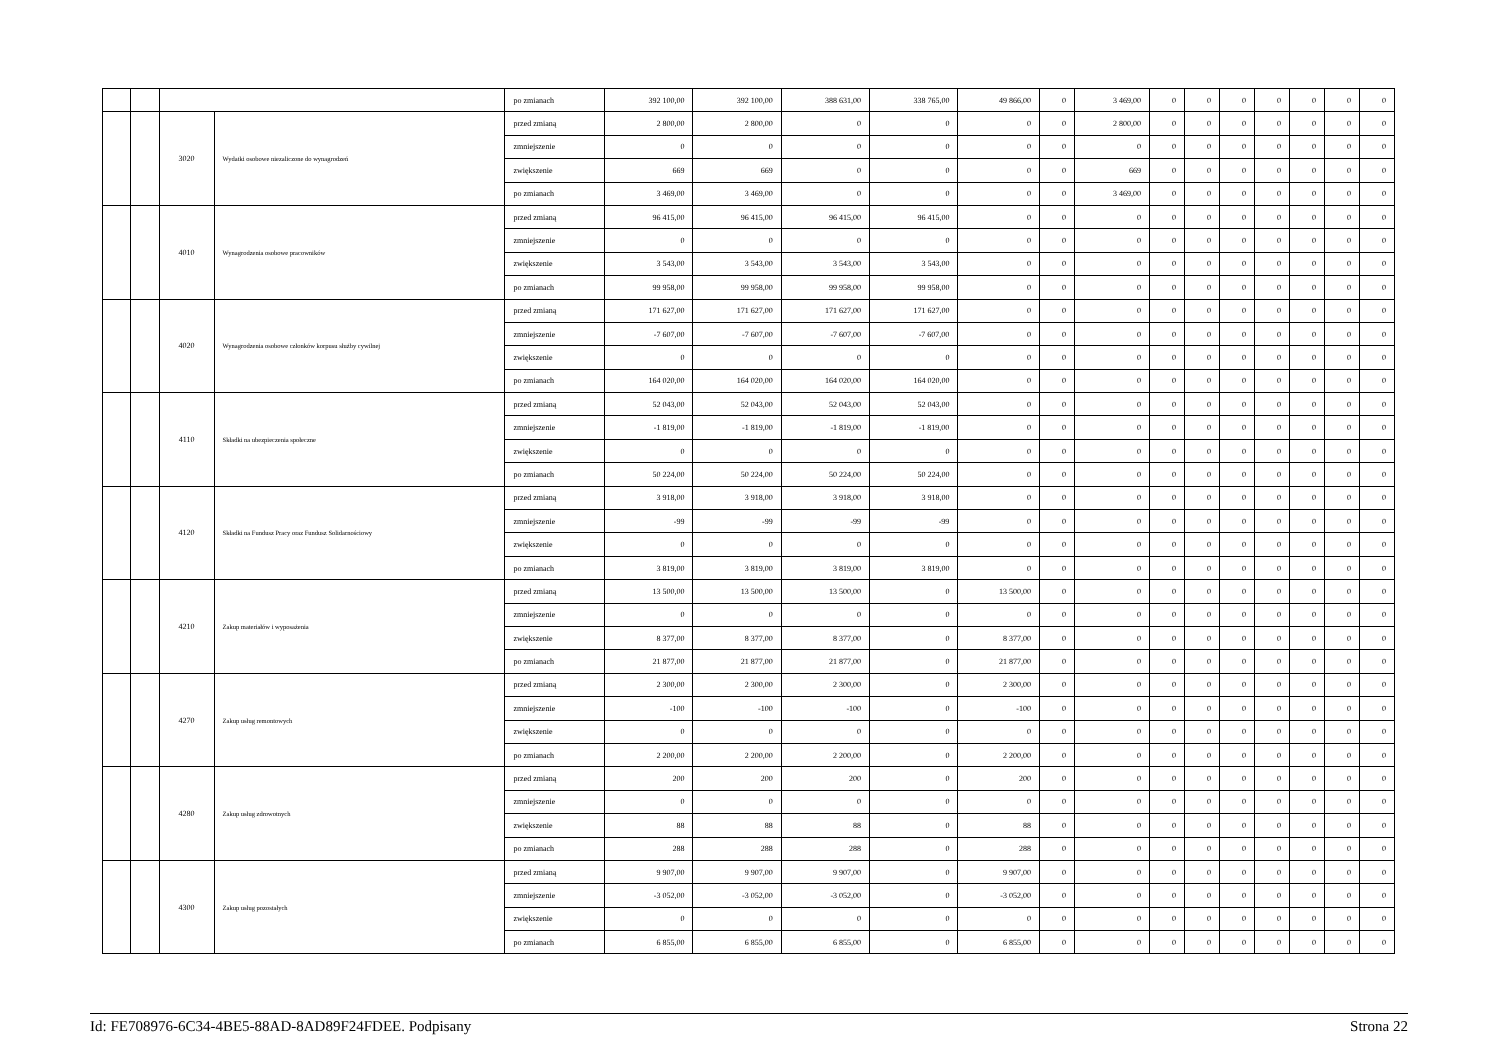| | | | | po zmianach | 392 100,00 | 392 100,00 | 388 631,00 | 338 765,00 | 49 866,00 | 0 | 3 469,00 | 0 | 0 | 0 | 0 | 0 | 0 | 0 |
| | | 3020 | Wydatki osobowe niezaliczone do wynagrodzeń | przed zmianą | 2 800,00 | 2 800,00 | 0 | 0 | 0 | 0 | 2 800,00 | 0 | 0 | 0 | 0 | 0 | 0 | 0 |
| | | | | zmniejszenie | 0 | 0 | 0 | 0 | 0 | 0 | 0 | 0 | 0 | 0 | 0 | 0 | 0 | 0 |
| | | | | zwiększenie | 669 | 669 | 0 | 0 | 0 | 0 | 669 | 0 | 0 | 0 | 0 | 0 | 0 | 0 |
| | | | | po zmianach | 3 469,00 | 3 469,00 | 0 | 0 | 0 | 0 | 3 469,00 | 0 | 0 | 0 | 0 | 0 | 0 | 0 |
| | | 4010 | Wynagrodzenia osobowe pracowników | przed zmianą | 96 415,00 | 96 415,00 | 96 415,00 | 96 415,00 | 0 | 0 | 0 | 0 | 0 | 0 | 0 | 0 | 0 | 0 |
| | | | | zmniejszenie | 0 | 0 | 0 | 0 | 0 | 0 | 0 | 0 | 0 | 0 | 0 | 0 | 0 | 0 |
| | | | | zwiększenie | 3 543,00 | 3 543,00 | 3 543,00 | 3 543,00 | 0 | 0 | 0 | 0 | 0 | 0 | 0 | 0 | 0 | 0 |
| | | | | po zmianach | 99 958,00 | 99 958,00 | 99 958,00 | 99 958,00 | 0 | 0 | 0 | 0 | 0 | 0 | 0 | 0 | 0 | 0 |
| | | 4020 | Wynagrodzenia osobowe członków korpusu służby cywilnej | przed zmianą | 171 627,00 | 171 627,00 | 171 627,00 | 171 627,00 | 0 | 0 | 0 | 0 | 0 | 0 | 0 | 0 | 0 | 0 |
| | | | | zmniejszenie | -7 607,00 | -7 607,00 | -7 607,00 | -7 607,00 | 0 | 0 | 0 | 0 | 0 | 0 | 0 | 0 | 0 | 0 |
| | | | | zwiększenie | 0 | 0 | 0 | 0 | 0 | 0 | 0 | 0 | 0 | 0 | 0 | 0 | 0 | 0 |
| | | | | po zmianach | 164 020,00 | 164 020,00 | 164 020,00 | 164 020,00 | 0 | 0 | 0 | 0 | 0 | 0 | 0 | 0 | 0 | 0 |
| | | 4110 | Składki na ubezpieczenia społeczne | przed zmianą | 52 043,00 | 52 043,00 | 52 043,00 | 52 043,00 | 0 | 0 | 0 | 0 | 0 | 0 | 0 | 0 | 0 | 0 |
| | | | | zmniejszenie | -1 819,00 | -1 819,00 | -1 819,00 | -1 819,00 | 0 | 0 | 0 | 0 | 0 | 0 | 0 | 0 | 0 | 0 |
| | | | | zwiększenie | 0 | 0 | 0 | 0 | 0 | 0 | 0 | 0 | 0 | 0 | 0 | 0 | 0 | 0 |
| | | | | po zmianach | 50 224,00 | 50 224,00 | 50 224,00 | 50 224,00 | 0 | 0 | 0 | 0 | 0 | 0 | 0 | 0 | 0 | 0 |
| | | 4120 | Składki na Fundusz Pracy oraz Fundusz Solidarnościowy | przed zmianą | 3 918,00 | 3 918,00 | 3 918,00 | 3 918,00 | 0 | 0 | 0 | 0 | 0 | 0 | 0 | 0 | 0 | 0 |
| | | | | zmniejszenie | -99 | -99 | -99 | -99 | 0 | 0 | 0 | 0 | 0 | 0 | 0 | 0 | 0 | 0 |
| | | | | zwiększenie | 0 | 0 | 0 | 0 | 0 | 0 | 0 | 0 | 0 | 0 | 0 | 0 | 0 | 0 |
| | | | | po zmianach | 3 819,00 | 3 819,00 | 3 819,00 | 3 819,00 | 0 | 0 | 0 | 0 | 0 | 0 | 0 | 0 | 0 | 0 |
| | | 4210 | Zakup materiałów i wyposażenia | przed zmianą | 13 500,00 | 13 500,00 | 13 500,00 | 0 | 13 500,00 | 0 | 0 | 0 | 0 | 0 | 0 | 0 | 0 | 0 |
| | | | | zmniejszenie | 0 | 0 | 0 | 0 | 0 | 0 | 0 | 0 | 0 | 0 | 0 | 0 | 0 | 0 |
| | | | | zwiększenie | 8 377,00 | 8 377,00 | 8 377,00 | 0 | 8 377,00 | 0 | 0 | 0 | 0 | 0 | 0 | 0 | 0 | 0 |
| | | | | po zmianach | 21 877,00 | 21 877,00 | 21 877,00 | 0 | 21 877,00 | 0 | 0 | 0 | 0 | 0 | 0 | 0 | 0 | 0 |
| | | 4270 | Zakup usług remontowych | przed zmianą | 2 300,00 | 2 300,00 | 2 300,00 | 0 | 2 300,00 | 0 | 0 | 0 | 0 | 0 | 0 | 0 | 0 | 0 |
| | | | | zmniejszenie | -100 | -100 | -100 | 0 | -100 | 0 | 0 | 0 | 0 | 0 | 0 | 0 | 0 | 0 |
| | | | | zwiększenie | 0 | 0 | 0 | 0 | 0 | 0 | 0 | 0 | 0 | 0 | 0 | 0 | 0 | 0 |
| | | | | po zmianach | 2 200,00 | 2 200,00 | 2 200,00 | 0 | 2 200,00 | 0 | 0 | 0 | 0 | 0 | 0 | 0 | 0 | 0 |
| | | 4280 | Zakup usług zdrowotnych | przed zmianą | 200 | 200 | 200 | 0 | 200 | 0 | 0 | 0 | 0 | 0 | 0 | 0 | 0 | 0 |
| | | | | zmniejszenie | 0 | 0 | 0 | 0 | 0 | 0 | 0 | 0 | 0 | 0 | 0 | 0 | 0 | 0 |
| | | | | zwiększenie | 88 | 88 | 88 | 0 | 88 | 0 | 0 | 0 | 0 | 0 | 0 | 0 | 0 | 0 |
| | | | | po zmianach | 288 | 288 | 288 | 0 | 288 | 0 | 0 | 0 | 0 | 0 | 0 | 0 | 0 | 0 |
| | | 4300 | Zakup usług pozostałych | przed zmianą | 9 907,00 | 9 907,00 | 9 907,00 | 0 | 9 907,00 | 0 | 0 | 0 | 0 | 0 | 0 | 0 | 0 | 0 |
| | | | | zmniejszenie | -3 052,00 | -3 052,00 | -3 052,00 | 0 | -3 052,00 | 0 | 0 | 0 | 0 | 0 | 0 | 0 | 0 | 0 |
| | | | | zwiększenie | 0 | 0 | 0 | 0 | 0 | 0 | 0 | 0 | 0 | 0 | 0 | 0 | 0 | 0 |
| | | | | po zmianach | 6 855,00 | 6 855,00 | 6 855,00 | 0 | 6 855,00 | 0 | 0 | 0 | 0 | 0 | 0 | 0 | 0 | 0 |
Id: FE708976-6C34-4BE5-88AD-8AD89F24FDEE. Podpisany Strona 22